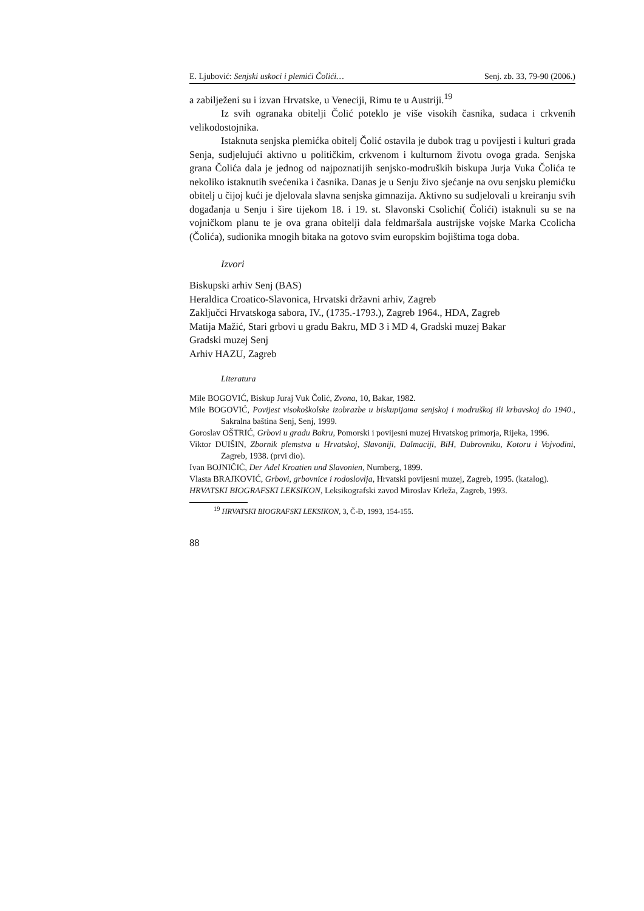E. Ljubović: Senjski uskoci i plemići Čolići… Senj. zb. 33, 79-90 (2006.)
a zabilježeni su i izvan Hrvatske, u Veneciji, Rimu te u Austriji.<sup>19</sup>
Iz svih ogranaka obitelji Čolić poteklo je više visokih časnika, sudaca i crkvenih velikodostojnika.
Istaknuta senjska plemićka obitelj Čolić ostavila je dubok trag u povijesti i kulturi grada Senja, sudjelujući aktivno u političkim, crkvenom i kulturnom životu ovoga grada. Senjska grana Čolića dala je jednog od najpoznatijih senjsko-modruških biskupa Jurja Vuka Čolića te nekoliko istaknutih svećenika i časnika. Danas je u Senju živo sjećanje na ovu senjsku plemićku obitelj u čijoj kući je djelovala slavna senjska gimnazija. Aktivno su sudjelovali u kreiranju svih događanja u Senju i šire tijekom 18. i 19. st. Slavonski Csolichi( Čolići) istaknuli su se na vojničkom planu te je ova grana obitelji dala feldmaršala austrijske vojske Marka Ccolicha (Čolića), sudionika mnogih bitaka na gotovo svim europskim bojištima toga doba.
Izvori
Biskupski arhiv Senj (BAS)
Heraldica Croatico-Slavonica, Hrvatski državni arhiv, Zagreb
Zaključci Hrvatskoga sabora, IV., (1735.-1793.), Zagreb 1964., HDA, Zagreb
Matija Mažić, Stari grbovi u gradu Bakru, MD 3 i MD 4, Gradski muzej Bakar
Gradski muzej Senj
Arhiv HAZU, Zagreb
Literatura
Mile BOGOVIĆ, Biskup Juraj Vuk Čolić, Zvona, 10, Bakar, 1982.
Mile BOGOVIĆ, Povijest visokoškolske izobrazbe u biskupijama senjskoj i modruškoj ili krbavskoj do 1940., Sakralna baština Senj, Senj, 1999.
Goroslav OŠTRIĆ, Grbovi u gradu Bakru, Pomorski i povijesni muzej Hrvatskog primorja, Rijeka, 1996.
Viktor DUIŠIN, Zbornik plemstva u Hrvatskoj, Slavoniji, Dalmaciji, BiH, Dubrovniku, Kotoru i Vojvodini, Zagreb, 1938. (prvi dio).
Ivan BOJNIČIĆ, Der Adel Kroatien und Slavonien, Nurnberg, 1899.
Vlasta BRAJKOVIĆ, Grbovi, grbovnice i rodoslovlja, Hrvatski povijesni muzej, Zagreb, 1995. (katalog).
HRVATSKI BIOGRAFSKI LEKSIKON, Leksikografski zavod Miroslav Krleža, Zagreb, 1993.
<sup>19</sup> HRVATSKI BIOGRAFSKI LEKSIKON, 3, Č-Đ, 1993, 154-155.
88